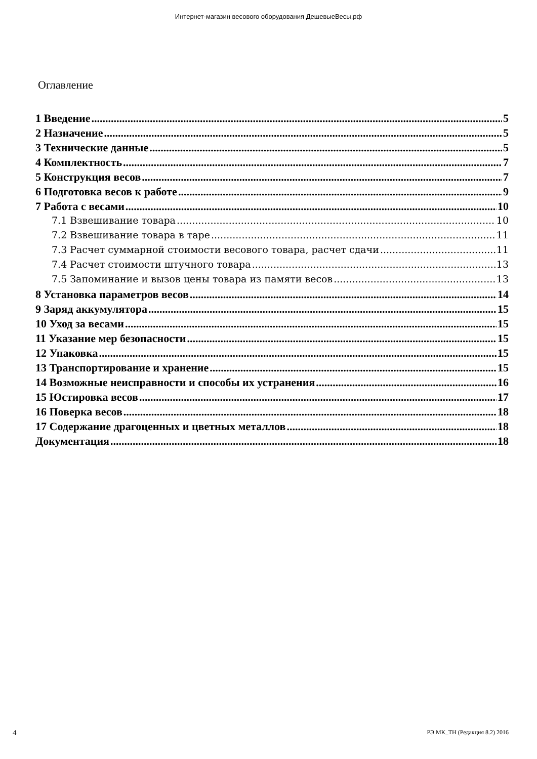Интернет-магазин весового оборудования ДешевыеВесы.рф
Оглавление
1 Введение 5
2 Назначение 5
3 Технические данные 5
4 Комплектность 7
5 Конструкция весов 7
6 Подготовка весов к работе 9
7 Работа с весами 10
7.1 Взвешивание товара 10
7.2 Взвешивание товара в таре 11
7.3 Расчет суммарной стоимости весового товара, расчет сдачи 11
7.4 Расчет стоимости штучного товара 13
7.5 Запоминание и вызов цены товара из памяти весов 13
8 Установка параметров весов 14
9 Заряд аккумулятора 15
10 Уход за весами 15
11 Указание мер безопасности 15
12 Упаковка 15
13 Транспортирование и хранение 15
14 Возможные неисправности и способы их устранения 16
15 Юстировка весов 17
16 Поверка весов 18
17 Содержание драгоценных и цветных металлов 18
Документация 18
4 РЭ МК_ТН (Редакция 8.2) 2016